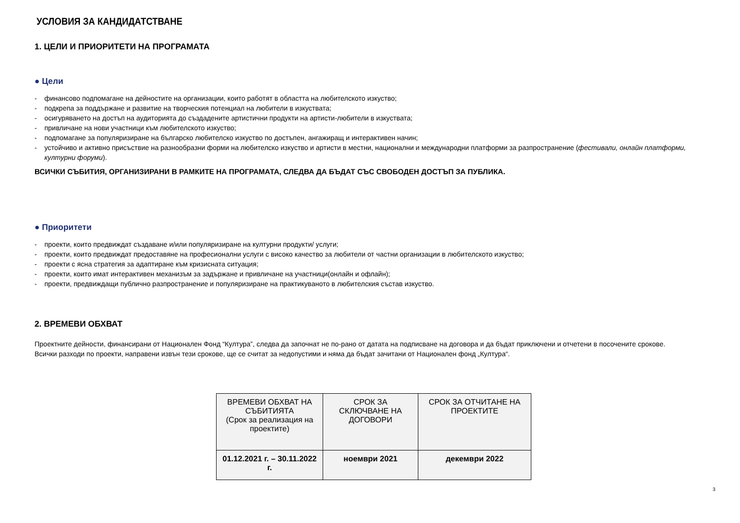УСЛОВИЯ ЗА КАНДИДАТСТВАНЕ
1. ЦЕЛИ И ПРИОРИТЕТИ НА ПРОГРАМАТА
● Цели
- финансово подпомагане на дейностите на организации, които работят в областта на любителското изкуство;
- подкрепа за поддържане и развитие на творческия потенциал на любители в изкуствата;
- осигуряването на достъп на аудиторията до създадените артистични продукти на артисти-любители в изкуствата;
- привличане на нови участници към любителското изкуство;
- подпомагане за популяризиране на българско любителско изкуство по достъпен, ангажиращ и интерактивен начин;
- устойчиво и активно присъствие на разнообразни форми на любителско изкуство и артисти в местни, национални и международни платформи за разпространение (фестивали, онлайн платформи, културни форуми).
ВСИЧКИ СЪБИТИЯ, ОРГАНИЗИРАНИ В РАМКИТЕ НА ПРОГРАМАТА, СЛЕДВА ДА БЪДАТ СЪС СВОБОДЕН ДОСТЪП ЗА ПУБЛИКА.
● Приоритети
- проекти, които предвиждат създаване и/или популяризиране на културни продукти/ услуги;
- проекти, които предвиждат предоставяне на професионални услуги с високо качество за любители от частни организации в любителското изкуство;
- проекти с ясна стратегия за адаптиране към кризисната ситуация;
- проекти, които имат интерактивен механизъм за задържане и привличане на участници(онлайн и офлайн);
- проекти, предвиждащи публично разпространение и популяризиране на практикуваното в любителския състав изкуство.
2. ВРЕМЕВИ ОБХВАТ
Проектните дейности, финансирани от Национален Фонд “Култура”, следва да започнат не по-рано от датата на подписване на договора и да бъдат приключени и отчетени в посочените срокове.
Всички разходи по проекти, направени извън тези срокове, ще се считат за недопустими и няма да бъдат зачитани от Национален фонд „Култура“.
| ВРЕМЕВИ ОБХВАТ НА СЪБИТИЯТА (Срок за реализация на проектите) | СРОК ЗА СКЛЮЧВАНЕ НА ДОГОВОРИ | СРОК ЗА ОТЧИТАНЕ НА ПРОЕКТИТЕ |
| 01.12.2021 г. – 30.11.2022 г. | ноември 2021 | декември 2022 |
3